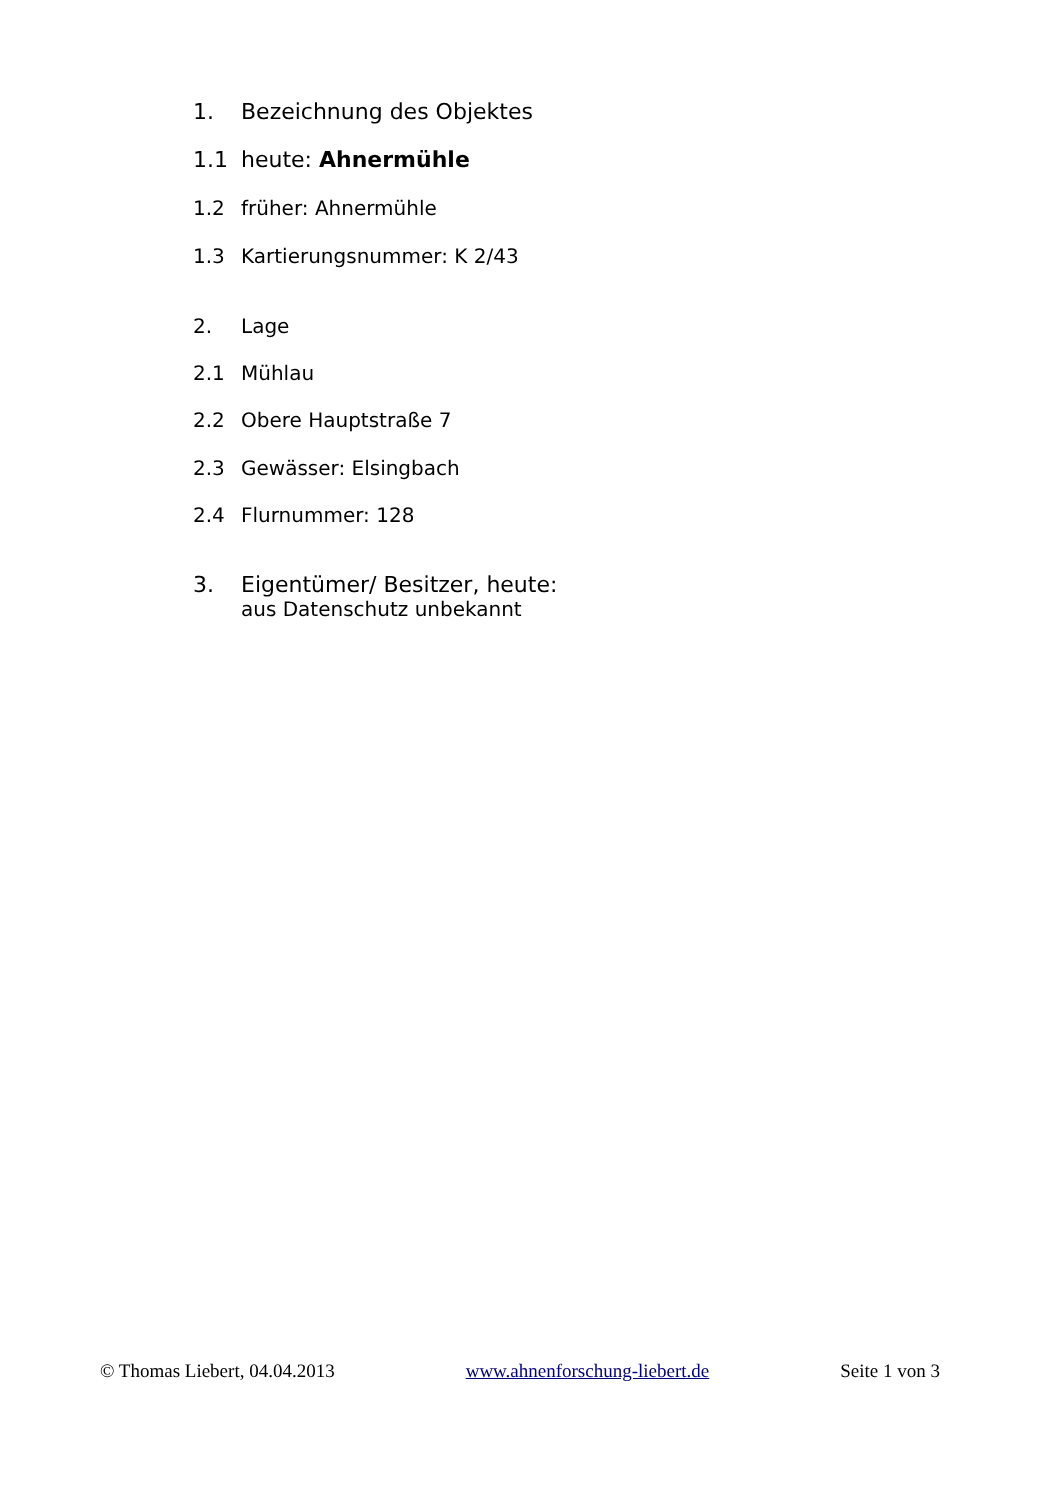1. Bezeichnung des Objektes
1.1 heute: Ahnermühle
1.2 früher: Ahnermühle
1.3 Kartierungsnummer: K 2/43
2. Lage
2.1 Mühlau
2.2 Obere Hauptstraße 7
2.3 Gewässer: Elsingbach
2.4 Flurnummer: 128
3. Eigentümer/ Besitzer, heute:
aus Datenschutz unbekannt
© Thomas Liebert, 04.04.2013 www.ahnenforschung-liebert.de Seite 1 von 3